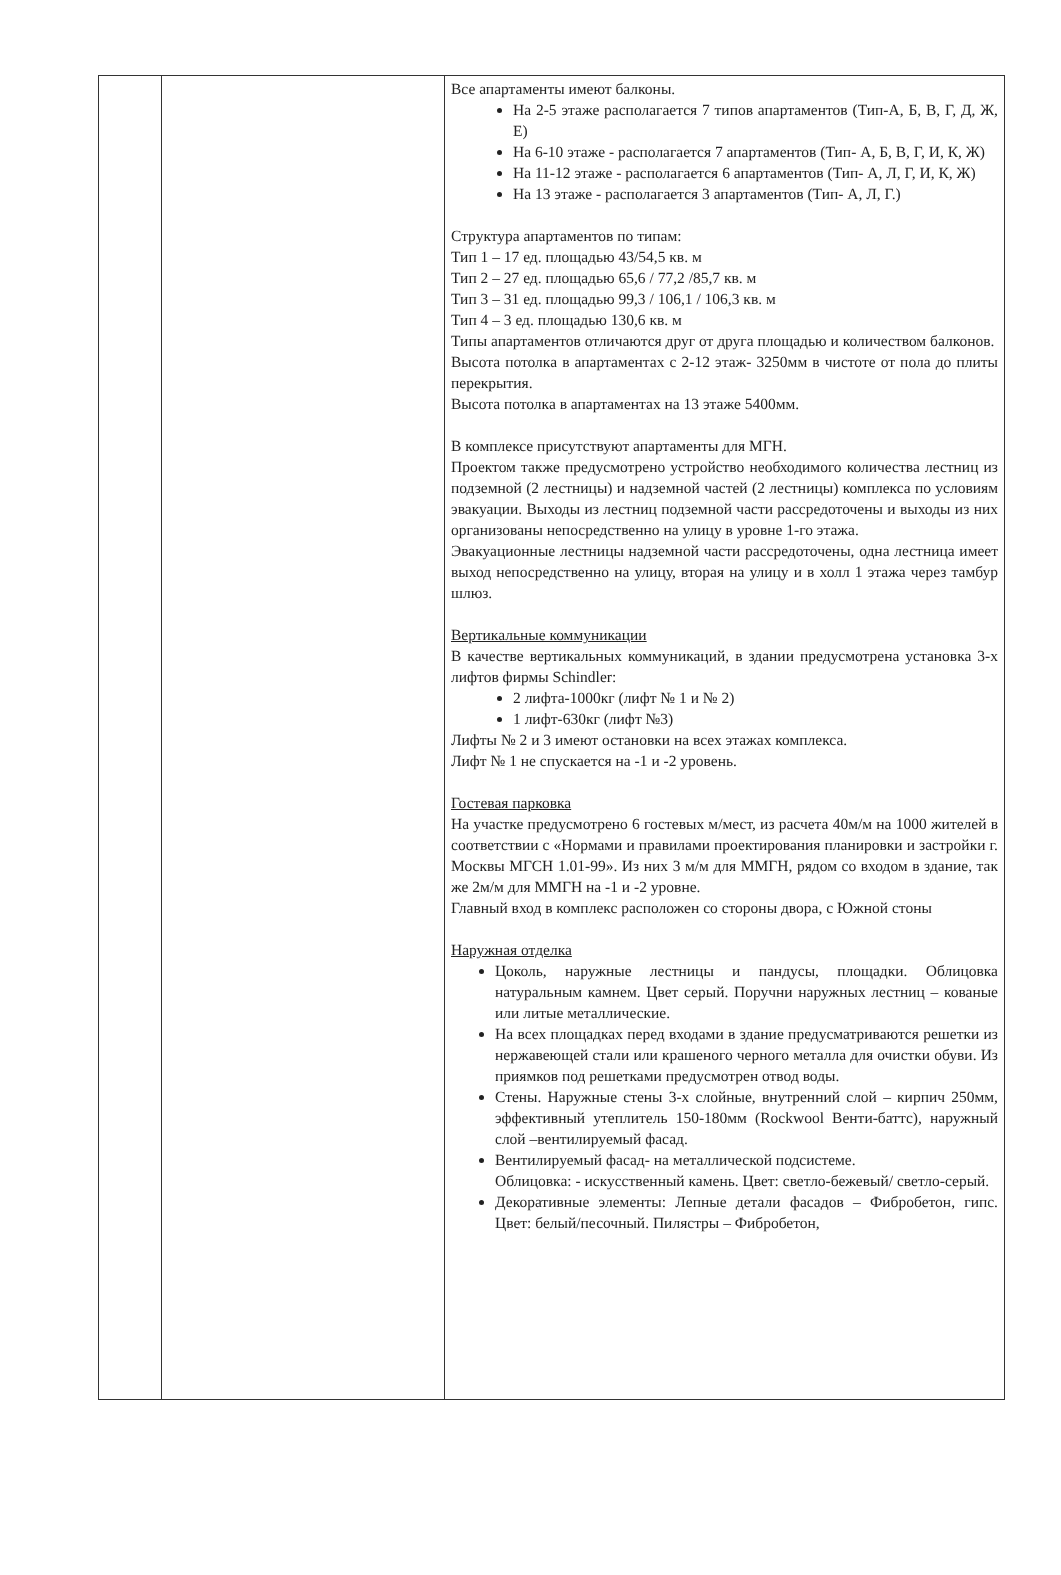| | | Все апартаменты имеют балконы. На 2-5 этаже располагается 7 типов апартаментов (Тип-А, Б, В, Г, Д, Ж, Е) На 6-10 этаже - располагается 7 апартаментов (Тип- А, Б, В, Г, И, К, Ж) На 11-12 этаже - располагается 6 апартаментов (Тип- А, Л, Г, И, К, Ж) На 13 этаже - располагается 3 апартаментов (Тип- А, Л, Г.) Структура апартаментов по типам: Тип 1 – 17 ед. площадью 43/54,5 кв. м Тип 2 – 27 ед. площадью 65,6 / 77,2 /85,7 кв. м Тип 3 – 31 ед. площадью 99,3 / 106,1 / 106,3 кв. м Тип 4 – 3 ед. площадью 130,6 кв. м Типы апартаментов отличаются друг от друга площадью и количеством балконов. Высота потолка в апартаментах с 2-12 этаж- 3250мм в чистоте от пола до плиты перекрытия. Высота потолка в апартаментах на 13 этаже 5400мм. В комплексе присутствуют апартаменты для МГН. Проектом также предусмотрено устройство необходимого количества лестниц из подземной (2 лестницы) и надземной частей (2 лестницы) комплекса по условиям эвакуации. Выходы из лестниц подземной части рассредоточены и выходы из них организованы непосредственно на улицу в уровне 1-го этажа. Эвакуационные лестницы надземной части рассредоточены, одна лестница имеет выход непосредственно на улицу, вторая на улицу и в холл 1 этажа через тамбур шлюз. Вертикальные коммуникации В качестве вертикальных коммуникаций, в здании предусмотрена установка 3-х лифтов фирмы Schindler: 2 лифта-1000кг (лифт № 1 и № 2) 1 лифт-630кг (лифт №3) Лифты № 2 и 3 имеют остановки на всех этажах комплекса. Лифт № 1 не спускается на -1 и -2 уровень. Гостевая парковка На участке предусмотрено 6 гостевых м/мест, из расчета 40м/м на 1000 жителей в соответствии с «Нормами и правилами проектирования планировки и застройки г. Москвы МГСН 1.01-99». Из них 3 м/м для ММГН, рядом со входом в здание, так же 2м/м для ММГН на -1 и -2 уровне. Главный вход в комплекс расположен со стороны двора, с Южной стоны Наружная отделка Цоколь, наружные лестницы и пандусы, площадки. Облицовка натуральным камнем. Цвет серый. Поручни наружных лестниц – кованые или литые металлические. На всех площадках перед входами в здание предусматриваются решетки из нержавеющей стали или крашеного черного металла для очистки обуви. Из приямков под решетками предусмотрен отвод воды. Стены. Наружные стены 3-х слойные, внутренний слой – кирпич 250мм, эффективный утеплитель 150-180мм (Rockwool Венти-баттс), наружный слой –вентилируемый фасад. Вентилируемый фасад- на металлической подсистеме. Облицовка: - искусственный камень. Цвет: светло-бежевый/ светло-серый. Декоративные элементы: Лепные детали фасадов – Фибробетон, гипс. Цвет: белый/песочный. Пилястры – Фибробетон, |